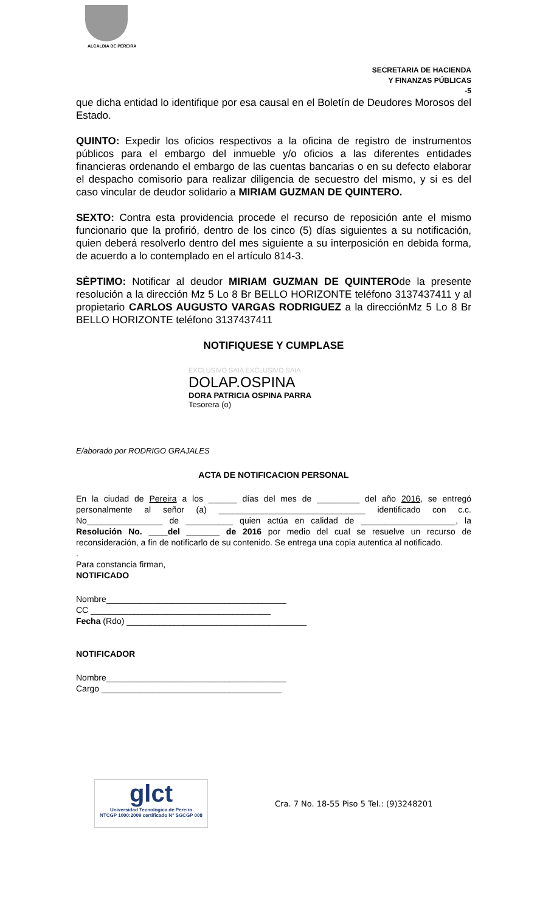ALCALDIA DE PEREIRA
SECRETARIA DE HACIENDA
Y FINANZAS PÚBLICAS
-5
que dicha entidad lo identifique por esa causal en el Boletín de Deudores Morosos del Estado.
QUINTO: Expedir los oficios respectivos a la oficina de registro de instrumentos públicos para el embargo del inmueble y/o oficios a las diferentes entidades financieras ordenando el embargo de las cuentas bancarias o en su defecto elaborar el despacho comisorio para realizar diligencia de secuestro del mismo, y si es del caso vincular de deudor solidario a MIRIAM GUZMAN DE QUINTERO.
SEXTO: Contra esta providencia procede el recurso de reposición ante el mismo funcionario que la profirió, dentro de los cinco (5) días siguientes a su notificación, quien deberá resolverlo dentro del mes siguiente a su interposición en debida forma, de acuerdo a lo contemplado en el artículo 814-3.
SÈPTIMO: Notificar al deudor MIRIAM GUZMAN DE QUINTEROde la presente resolución a la dirección Mz 5 Lo 8 Br BELLO HORIZONTE teléfono 3137437411 y al propietario CARLOS AUGUSTO VARGAS RODRIGUEZ a la direcciónMz 5 Lo 8 Br BELLO HORIZONTE teléfono 3137437411
NOTIFIQUESE Y CUMPLASE
EXCLUSIVO SAIA EXCLUSIVO SAIA
DOLAP.OSPINA
DORA PATRICIA OSPINA PARRA
Tesorera (o)
E/aborado por RODRIGO GRAJALES
ACTA DE NOTIFICACION PERSONAL
En la ciudad de Pereira a los ______ días del mes de _________ del año 2016, se entregó personalmente al señor (a) _______________________________ identificado con c.c. No________________ de __________ quien actúa en calidad de ____________________, la Resolución No. ____del _______ de 2016 por medio del cual se resuelve un recurso de reconsideración, a fin de notificarlo de su contenido. Se entrega una copia autentica al notificado.
.
Para constancia firman,
NOTIFICADO
Nombre______________________________________
CC ______________________________________
Fecha (Rdo) ______________________________________
NOTIFICADOR
Nombre______________________________________
Cargo ______________________________________
glct
Universidad Tecnológica de Pereira
NTCGP 1000:2009 certificado N° SGCGP 008
Cra. 7 No. 18-55 Piso 5 Tel.: (9)3248201